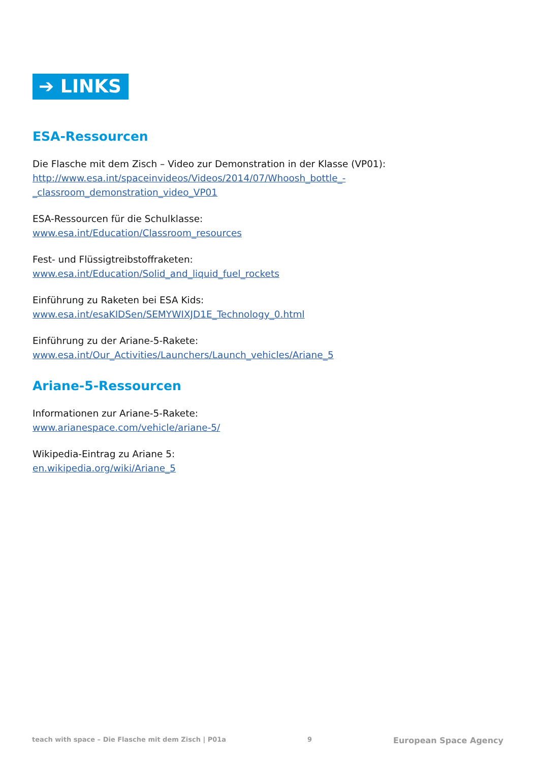➔ LINKS
ESA-Ressourcen
Die Flasche mit dem Zisch – Video zur Demonstration in der Klasse (VP01):
http://www.esa.int/spaceinvideos/Videos/2014/07/Whoosh_bottle_-_classroom_demonstration_video_VP01
ESA-Ressourcen für die Schulklasse:
www.esa.int/Education/Classroom_resources
Fest- und Flüssigtreibstoffraketen:
www.esa.int/Education/Solid_and_liquid_fuel_rockets
Einführung zu Raketen bei ESA Kids:
www.esa.int/esaKIDSen/SEMYWIXJD1E_Technology_0.html
Einführung zu der Ariane-5-Rakete:
www.esa.int/Our_Activities/Launchers/Launch_vehicles/Ariane_5
Ariane-5-Ressourcen
Informationen zur Ariane-5-Rakete:
www.arianespace.com/vehicle/ariane-5/
Wikipedia-Eintrag zu Ariane 5:
en.wikipedia.org/wiki/Ariane_5
teach with space – Die Flasche mit dem Zisch | P01a 9 European Space Agency